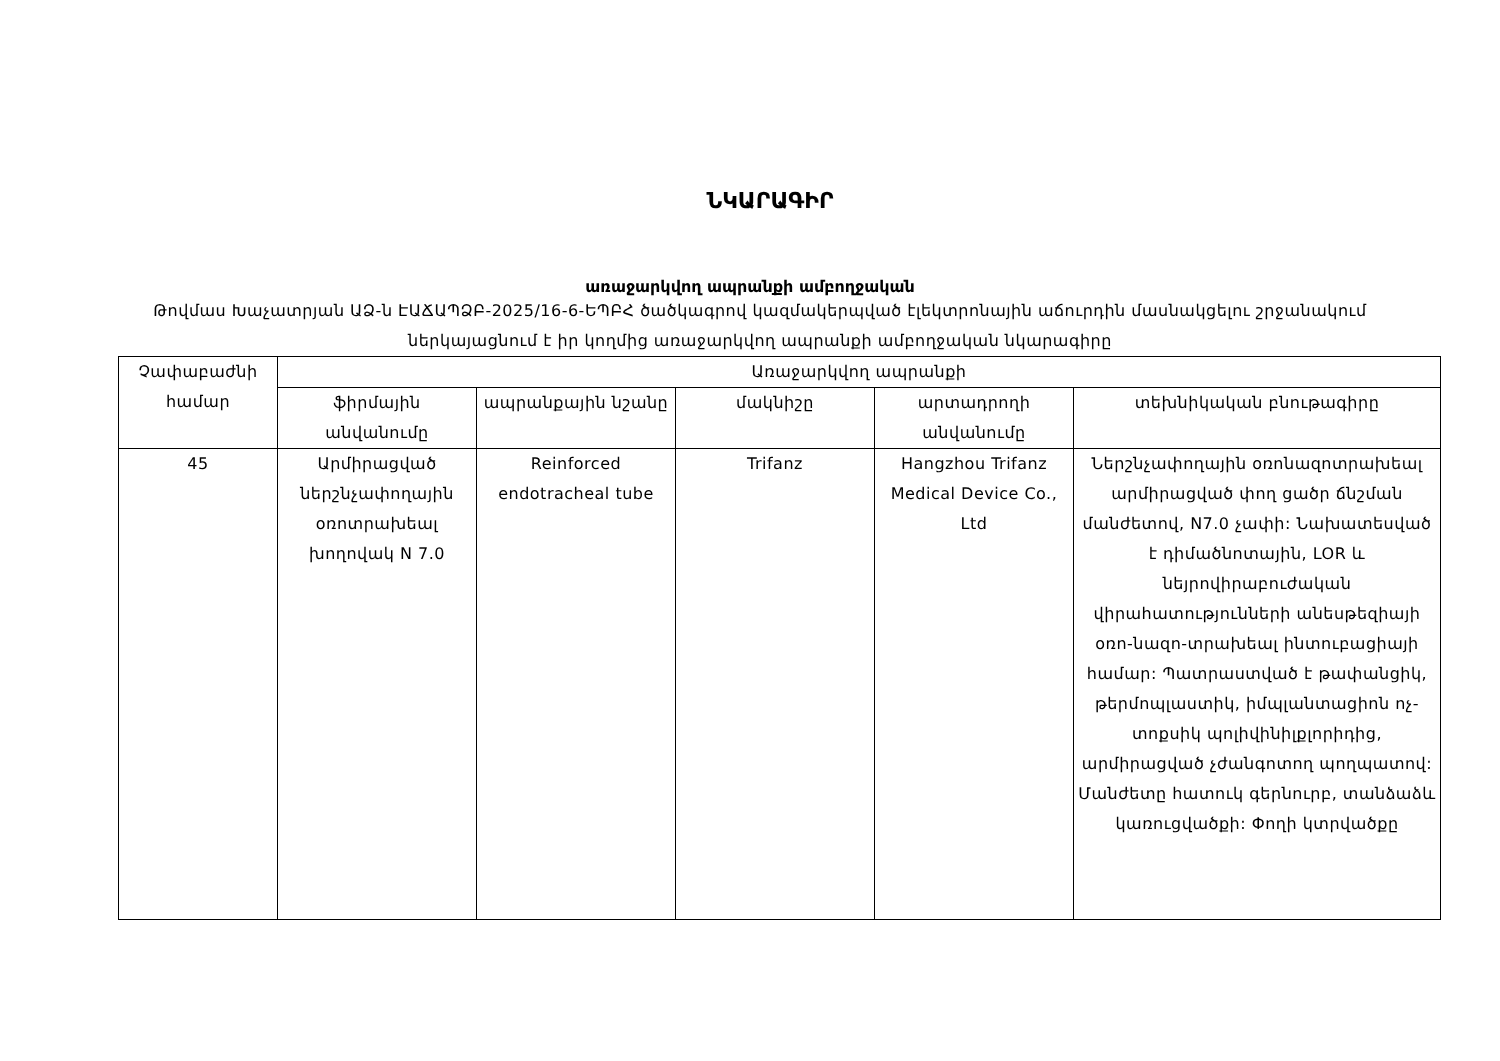ՆԿԱՐԱԳԻՐ
առաջարկվող ապրանքի ամբողջական
Թովմաս Խաչատրյան ԱՁ-ն ԷԱՃԱՊՁԲ-2025/16-6-ԵՊԲՀ ծածկագրով կազմակերպված էլեկտրոնային աճուրդին մասնակցելու շրջանակում ներկայացնում է իր կողմից առաջարկվող ապրանքի ամբողջական նկարագիրը
| Չափաբաժնի համար | Առաջարկվող ապրանքի | | | | |
| --- | --- | --- | --- | --- | --- |
| | ֆիրմային անվանումը | ապրանքային նշանը | մակնիշը | արտադրողի անվանումը | տեխնիկական բնութագիրը |
| 45 | Արմիրացված ներշնչափողային օռոտրախեալ խողովակ N 7.0 | Reinforced endotracheal tube | Trifanz | Hangzhou Trifanz Medical Device Co., Ltd | Ներշնչափողային օռոնազոտրախեալ արմիրացված փող ցածր ճնշման մանժետով, N7.0 չափի: Նախատեսված է դիմածնոտային, LOR և նեյրովիրաբուժական վիրահատությունների անեսթեզիայի օռո-նազո-տրախեալ ինտուբացիայի համար: Պատրաստված է թափանցիկ, թերմոպլաստիկ, իմպլանտացիոն ոչ-տոքսիկ պոլիվինիլքլորիդից, արմիրացված չժանգոտող պողպատով: Մանժետը հատուկ գերնուրբ, տանձաձև կառուցվածքի: Փողի կտրվածքը |